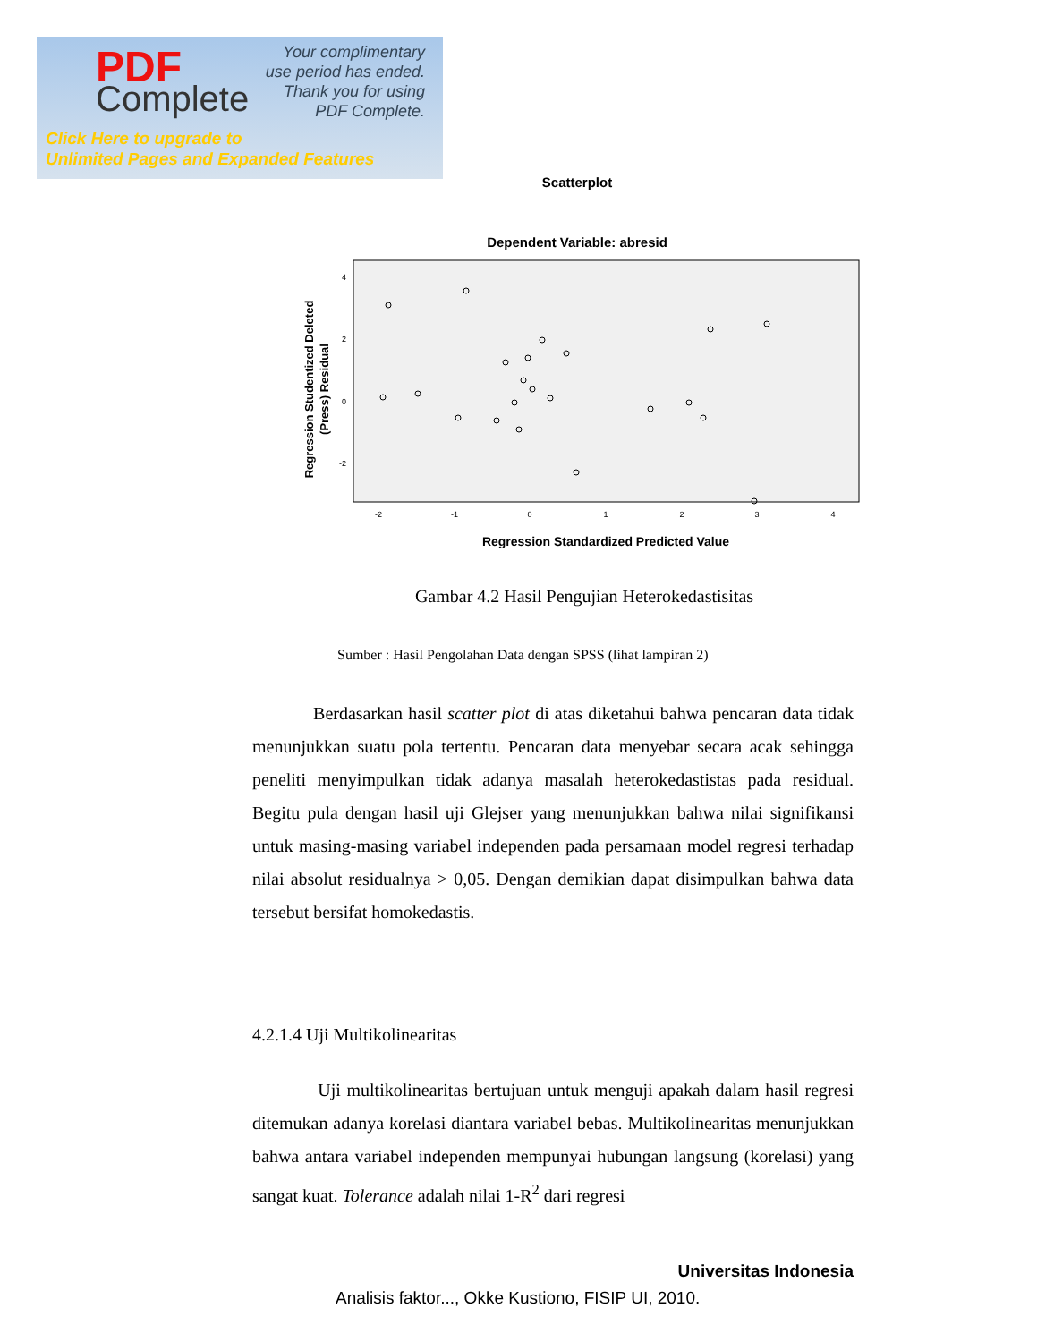PDF
Complete
Your complimentary
use period has ended.
Thank you for using
PDF Complete.
Click Here to upgrade to
Unlimited Pages and Expanded Features
Scatterplot
Dependent Variable: abresid
4
2
0
-2
-2
-1
0
1
2
3
4
Regression Standardized Predicted Value
Regression Studentized Deleted
(Press) Residual
Gambar 4.2 Hasil Pengujian Heterokedastisitas
Sumber : Hasil Pengolahan Data dengan SPSS (lihat lampiran 2)
Berdasarkan hasil scatter plot di atas diketahui bahwa pencaran data tidak menunjukkan suatu pola tertentu. Pencaran data menyebar secara acak sehingga peneliti menyimpulkan tidak adanya masalah heterokedastistas pada residual. Begitu pula dengan hasil uji Glejser yang menunjukkan bahwa nilai signifikansi untuk masing-masing variabel independen pada persamaan model regresi terhadap nilai absolut residualnya > 0,05. Dengan demikian dapat disimpulkan bahwa data tersebut bersifat homokedastis.
4.2.1.4 Uji Multikolinearitas
Uji multikolinearitas bertujuan untuk menguji apakah dalam hasil regresi ditemukan adanya korelasi diantara variabel bebas. Multikolinearitas menunjukkan bahwa antara variabel independen mempunyai hubungan langsung (korelasi) yang sangat kuat. Tolerance adalah nilai 1-R<sup>2</sup> dari regresi
Universitas Indonesia
Analisis faktor..., Okke Kustiono, FISIP UI, 2010.